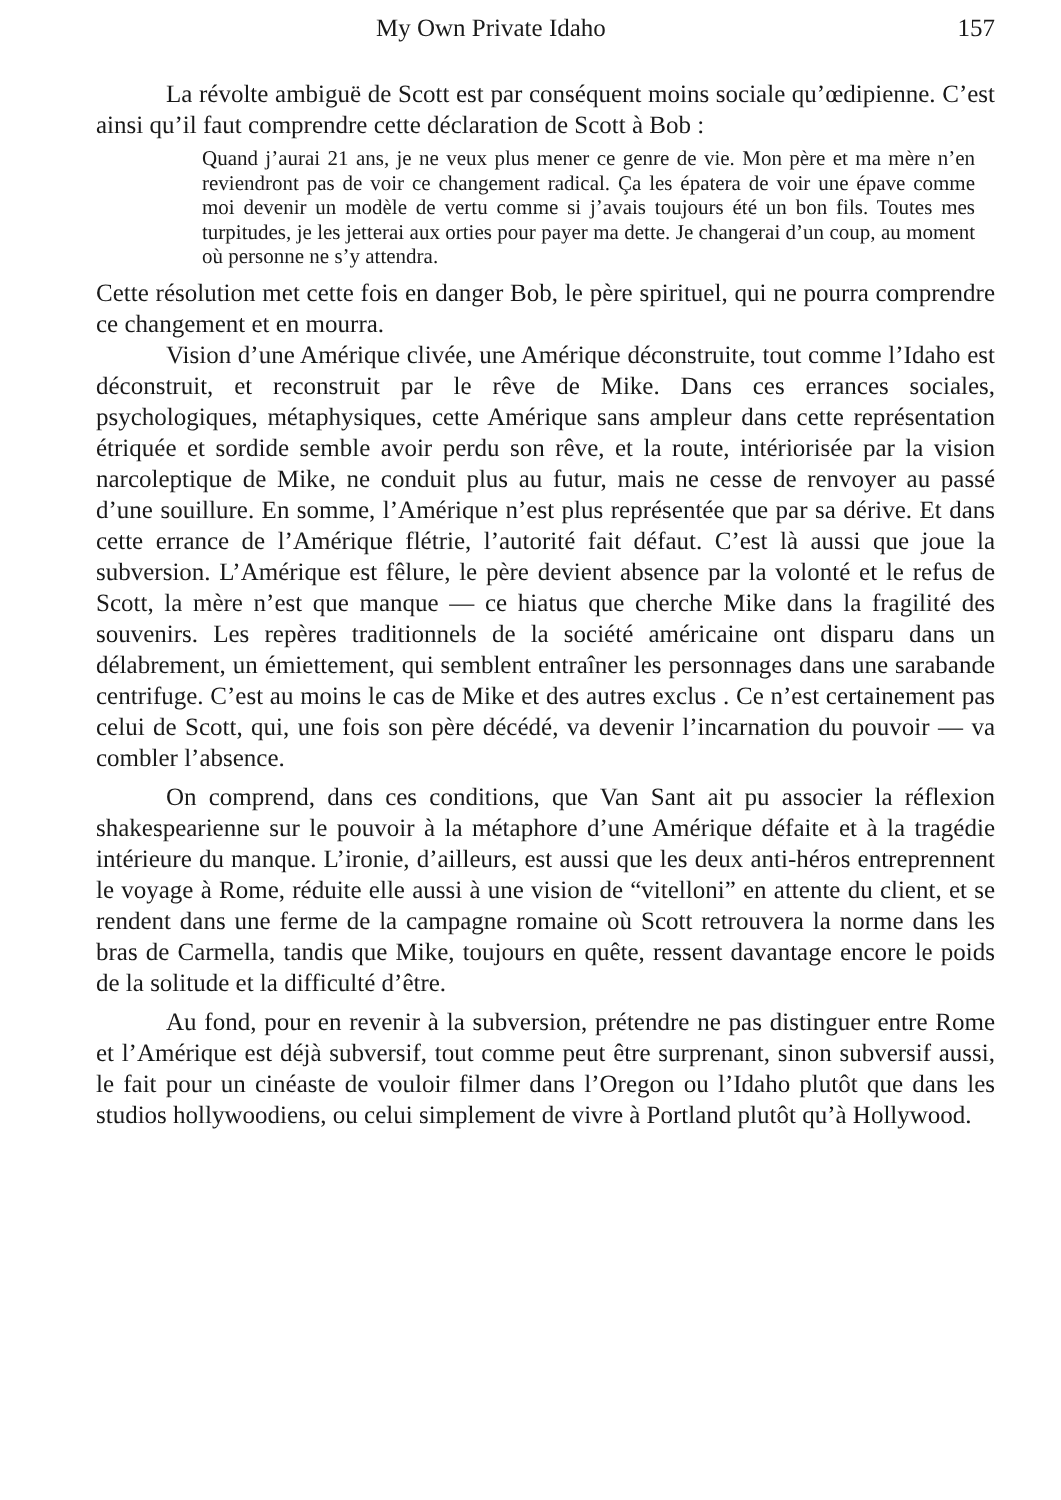My Own Private Idaho 157
La révolte ambiguë de Scott est par conséquent moins sociale qu’œdipienne. C’est ainsi qu’il faut comprendre cette déclaration de Scott à Bob :
Quand j’aurai 21 ans, je ne veux plus mener ce genre de vie. Mon père et ma mère n’en reviendront pas de voir ce changement radical. Ça les épatera de voir une épave comme moi devenir un modèle de vertu comme si j’avais toujours été un bon fils. Toutes mes turpitudes, je les jetterai aux orties pour payer ma dette. Je changerai d’un coup, au moment où personne ne s’y attendra.
Cette résolution met cette fois en danger Bob, le père spirituel, qui ne pourra comprendre ce changement et en mourra.
Vision d’une Amérique clivée, une Amérique déconstruite, tout comme l’Idaho est déconstruit, et reconstruit par le rêve de Mike. Dans ces errances sociales, psychologiques, métaphysiques, cette Amérique sans ampleur dans cette représentation étriquée et sordide semble avoir perdu son rêve, et la route, intériorisée par la vision narcoleptique de Mike, ne conduit plus au futur, mais ne cesse de renvoyer au passé d’une souillure. En somme, l’Amérique n’est plus représentée que par sa dérive. Et dans cette errance de l’Amérique flétrie, l’autorité fait défaut. C’est là aussi que joue la subversion. L’Amérique est fêlure, le père devient absence par la volonté et le refus de Scott, la mère n’est que manque — ce hiatus que cherche Mike dans la fragilité des souvenirs. Les repères traditionnels de la société américaine ont disparu dans un délabrement, un émiettement, qui semblent entraîner les personnages dans une sarabande centrifuge. C’est au moins le cas de Mike et des autres exclus . Ce n’est certainement pas celui de Scott, qui, une fois son père décédé, va devenir l’incarnation du pouvoir — va combler l’absence.
On comprend, dans ces conditions, que Van Sant ait pu associer la réflexion shakespearienne sur le pouvoir à la métaphore d’une Amérique défaite et à la tragédie intérieure du manque. L’ironie, d’ailleurs, est aussi que les deux anti-héros entreprennent le voyage à Rome, réduite elle aussi à une vision de “vitelloni” en attente du client, et se rendent dans une ferme de la campagne romaine où Scott retrouvera la norme dans les bras de Carmella, tandis que Mike, toujours en quête, ressent davantage encore le poids de la solitude et la difficulté d’être.
Au fond, pour en revenir à la subversion, prétendre ne pas distinguer entre Rome et l’Amérique est déjà subversif, tout comme peut être surprenant, sinon subversif aussi, le fait pour un cinéaste de vouloir filmer dans l’Oregon ou l’Idaho plutôt que dans les studios hollywoodiens, ou celui simplement de vivre à Portland plutôt qu’à Hollywood.